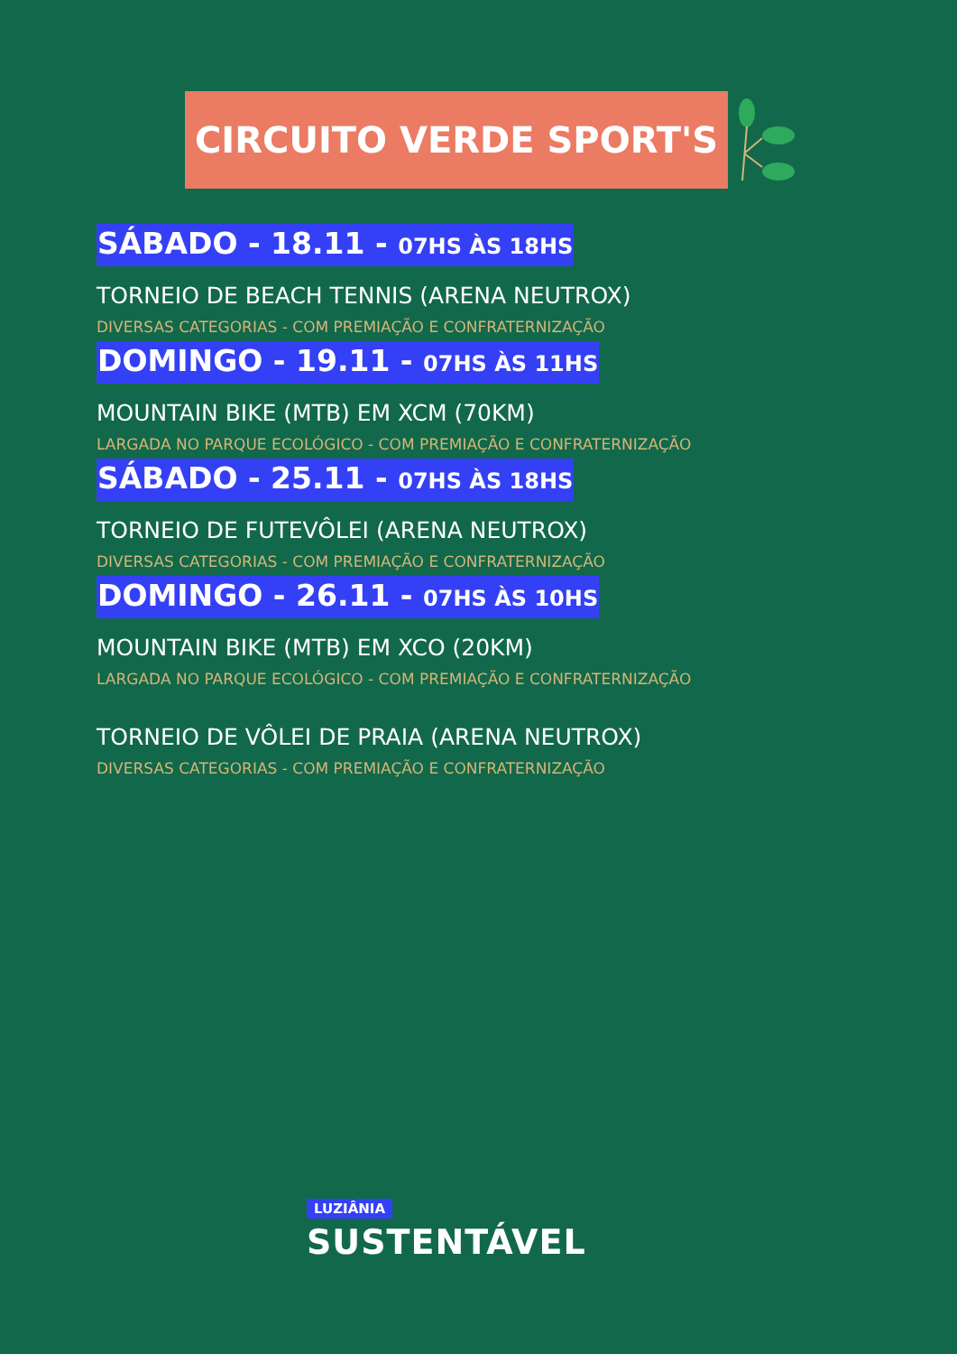CIRCUITO VERDE SPORT'S
SÁBADO - 18.11 - 07HS ÀS 18HS
TORNEIO DE BEACH TENNIS (ARENA NEUTROX)
DIVERSAS CATEGORIAS - COM PREMIAÇÃO E CONFRATERNIZAÇÃO
DOMINGO - 19.11 - 07HS ÀS 11HS
MOUNTAIN BIKE (MTB) EM XCM (70KM)
LARGADA NO PARQUE ECOLÓGICO - COM PREMIAÇÃO E CONFRATERNIZAÇÃO
SÁBADO - 25.11 - 07HS ÀS 18HS
TORNEIO DE FUTEVÔLEI (ARENA NEUTROX)
DIVERSAS CATEGORIAS - COM PREMIAÇÃO E CONFRATERNIZAÇÃO
DOMINGO - 26.11 - 07HS ÀS 10HS
MOUNTAIN BIKE (MTB) EM XCO (20KM)
LARGADA NO PARQUE ECOLÓGICO - COM PREMIAÇÃO E CONFRATERNIZAÇÃO
TORNEIO DE VÔLEI DE PRAIA (ARENA NEUTROX)
DIVERSAS CATEGORIAS - COM PREMIAÇÃO E CONFRATERNIZAÇÃO
LUZIÂNIA
SUSTENTÁVEL